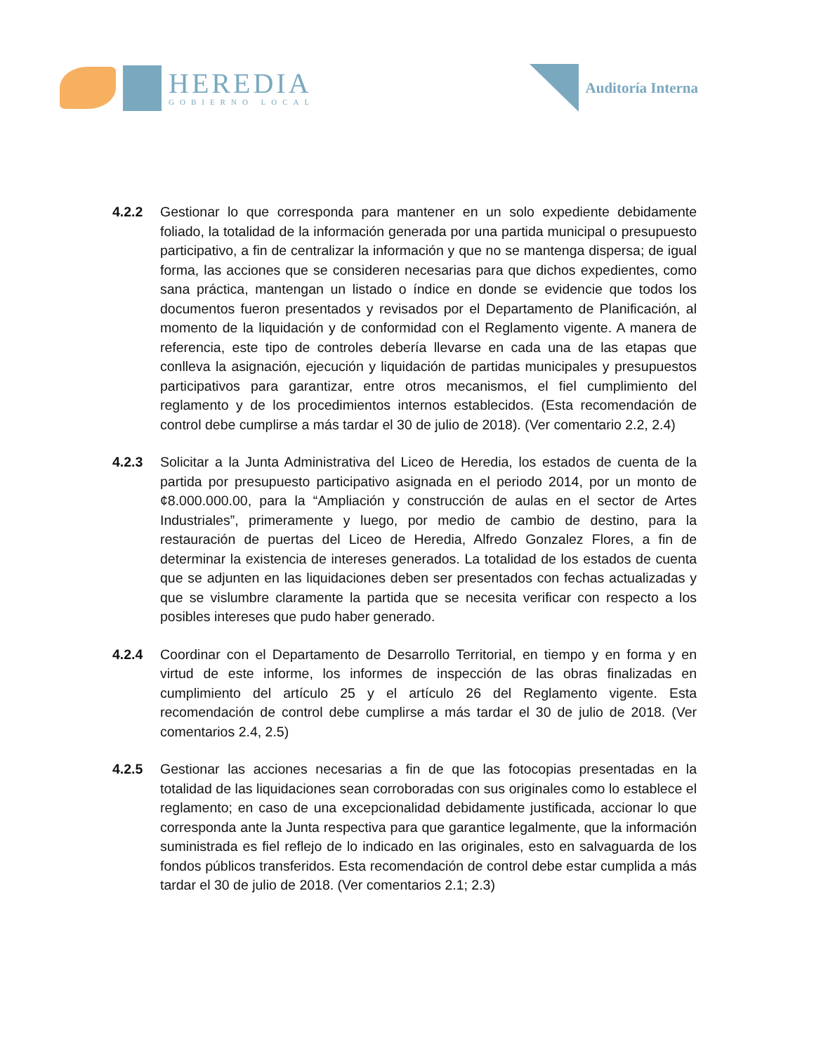HEREDIA
GOBIERNO LOCAL
Auditoría Interna
4.2.2 Gestionar lo que corresponda para mantener en un solo expediente debidamente foliado, la totalidad de la información generada por una partida municipal o presupuesto participativo, a fin de centralizar la información y que no se mantenga dispersa; de igual forma, las acciones que se consideren necesarias para que dichos expedientes, como sana práctica, mantengan un listado o índice en donde se evidencie que todos los documentos fueron presentados y revisados por el Departamento de Planificación, al momento de la liquidación y de conformidad con el Reglamento vigente. A manera de referencia, este tipo de controles debería llevarse en cada una de las etapas que conlleva la asignación, ejecución y liquidación de partidas municipales y presupuestos participativos para garantizar, entre otros mecanismos, el fiel cumplimiento del reglamento y de los procedimientos internos establecidos. (Esta recomendación de control debe cumplirse a más tardar el 30 de julio de 2018). (Ver comentario 2.2, 2.4)
4.2.3 Solicitar a la Junta Administrativa del Liceo de Heredia, los estados de cuenta de la partida por presupuesto participativo asignada en el periodo 2014, por un monto de ¢8.000.000.00, para la “Ampliación y construcción de aulas en el sector de Artes Industriales”, primeramente y luego, por medio de cambio de destino, para la restauración de puertas del Liceo de Heredia, Alfredo Gonzalez Flores, a fin de determinar la existencia de intereses generados. La totalidad de los estados de cuenta que se adjunten en las liquidaciones deben ser presentados con fechas actualizadas y que se vislumbre claramente la partida que se necesita verificar con respecto a los posibles intereses que pudo haber generado.
4.2.4 Coordinar con el Departamento de Desarrollo Territorial, en tiempo y en forma y en virtud de este informe, los informes de inspección de las obras finalizadas en cumplimiento del artículo 25 y el artículo 26 del Reglamento vigente. Esta recomendación de control debe cumplirse a más tardar el 30 de julio de 2018. (Ver comentarios 2.4, 2.5)
4.2.5 Gestionar las acciones necesarias a fin de que las fotocopias presentadas en la totalidad de las liquidaciones sean corroboradas con sus originales como lo establece el reglamento; en caso de una excepcionalidad debidamente justificada, accionar lo que corresponda ante la Junta respectiva para que garantice legalmente, que la información suministrada es fiel reflejo de lo indicado en las originales, esto en salvaguarda de los fondos públicos transferidos. Esta recomendación de control debe estar cumplida a más tardar el 30 de julio de 2018. (Ver comentarios 2.1; 2.3)